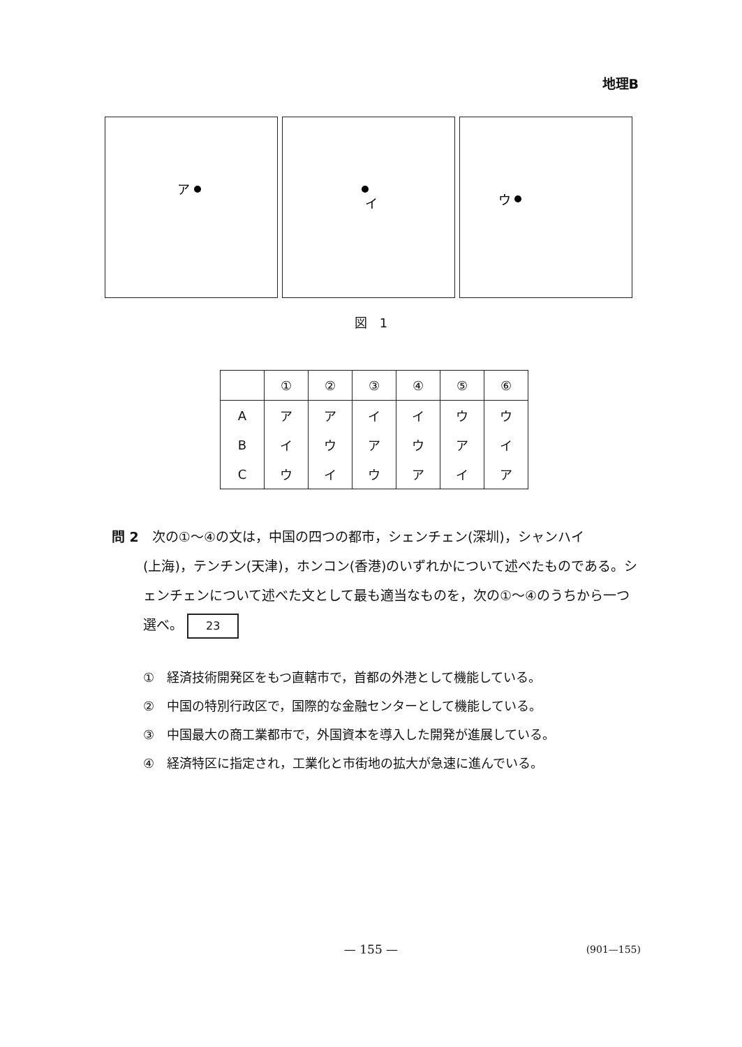地理B
ア
イ
ウ
図　1
| | ① | ② | ③ | ④ | ⑤ | ⑥ |
| --- | --- | --- | --- | --- | --- | --- |
| A | ア | ア | イ | イ | ウ | ウ |
| B | イ | ウ | ア | ウ | ア | イ |
| C | ウ | イ | ウ | ア | イ | ア |
問 2　次の①～④の文は，中国の四つの都市，シェンチェン(深圳)，シャンハイ
(上海)，テンチン(天津)，ホンコン(香港)のいずれかについて述べたものである。シェンチェンについて述べた文として最も適当なものを，次の①～④のうちから一つ選べ。 23
①　経済技術開発区をもつ直轄市で，首都の外港として機能している。
②　中国の特別行政区で，国際的な金融センターとして機能している。
③　中国最大の商工業都市で，外国資本を導入した開発が進展している。
④　経済特区に指定され，工業化と市街地の拡大が急速に進んでいる。
— 155 — (901—155)